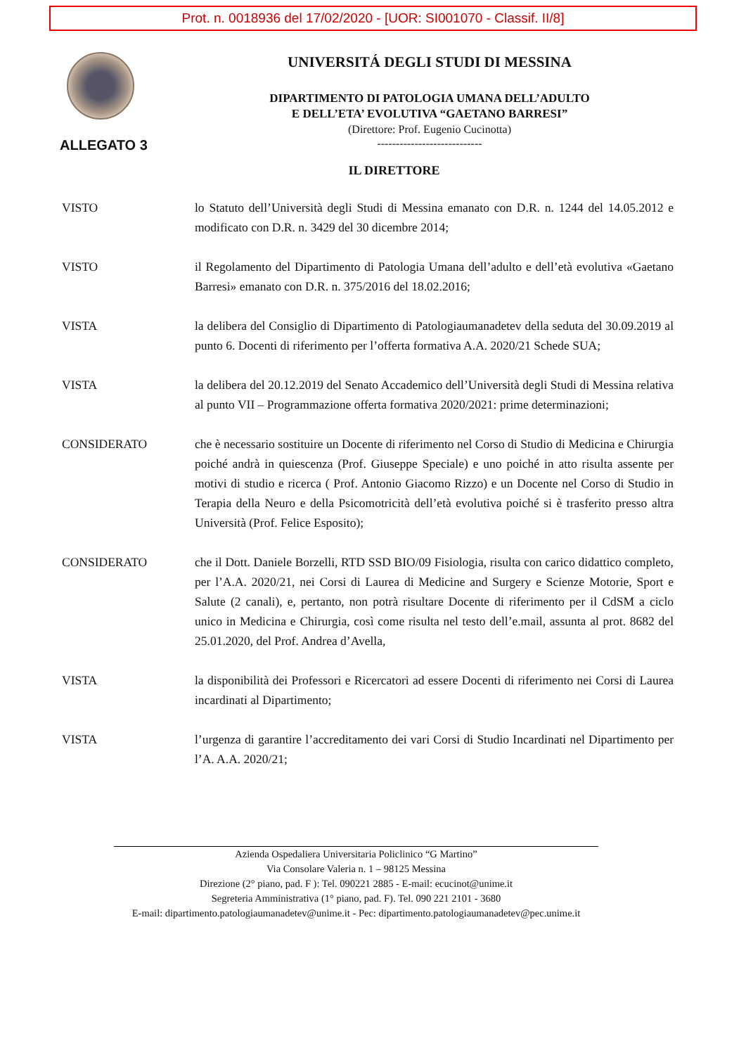Prot. n. 0018936 del 17/02/2020 - [UOR: SI001070 - Classif. II/8]
UNIVERSITÁ DEGLI STUDI DI MESSINA
DIPARTIMENTO DI PATOLOGIA UMANA DELL’ADULTO
E DELL’ETA’ EVOLUTIVA “GAETANO BARRESI”
(Direttore: Prof. Eugenio Cucinotta)
----------------------------
ALLEGATO 3
IL DIRETTORE
VISTO lo Statuto dell’Università degli Studi di Messina emanato con D.R. n. 1244 del 14.05.2012 e modificato con D.R. n. 3429 del 30 dicembre 2014;
VISTO il Regolamento del Dipartimento di Patologia Umana dell’adulto e dell’età evolutiva «Gaetano Barresi» emanato con D.R. n. 375/2016 del 18.02.2016;
VISTA la delibera del Consiglio di Dipartimento di Patologiaumanadetev della seduta del 30.09.2019 al punto 6. Docenti di riferimento per l’offerta formativa A.A. 2020/21 Schede SUA;
VISTA la delibera del 20.12.2019 del Senato Accademico dell’Università degli Studi di Messina relativa al punto VII – Programmazione offerta formativa 2020/2021: prime determinazioni;
CONSIDERATO che è necessario sostituire un Docente di riferimento nel Corso di Studio di Medicina e Chirurgia poiché andrà in quiescenza (Prof. Giuseppe Speciale) e uno poiché in atto risulta assente per motivi di studio e ricerca ( Prof. Antonio Giacomo Rizzo) e un Docente nel Corso di Studio in Terapia della Neuro e della Psicomotricità dell’età evolutiva poiché si è trasferito presso altra Università (Prof. Felice Esposito);
CONSIDERATO che il Dott. Daniele Borzelli, RTD SSD BIO/09 Fisiologia, risulta con carico didattico completo, per l’A.A. 2020/21, nei Corsi di Laurea di Medicine and Surgery e Scienze Motorie, Sport e Salute (2 canali), e, pertanto, non potrà risultare Docente di riferimento per il CdSM a ciclo unico in Medicina e Chirurgia, così come risulta nel testo dell’e.mail, assunta al prot. 8682 del 25.01.2020, del Prof. Andrea d’Avella,
VISTA la disponibilità dei Professori e Ricercatori ad essere Docenti di riferimento nei Corsi di Laurea incardinati al Dipartimento;
VISTA l’urgenza di garantire l’accreditamento dei vari Corsi di Studio Incardinati nel Dipartimento per l’A. A.A. 2020/21;
Azienda Ospedaliera Universitaria Policlinico “G Martino”
Via Consolare Valeria n. 1 – 98125 Messina
Direzione (2° piano, pad. F ): Tel. 090221 2885 - E-mail: ecucinot@unime.it
Segreteria Amministrativa (1° piano, pad. F). Tel. 090 221 2101 - 3680
E-mail: dipartimento.patologiaumanadetev@unime.it - Pec: dipartimento.patologiaumanadetev@pec.unime.it